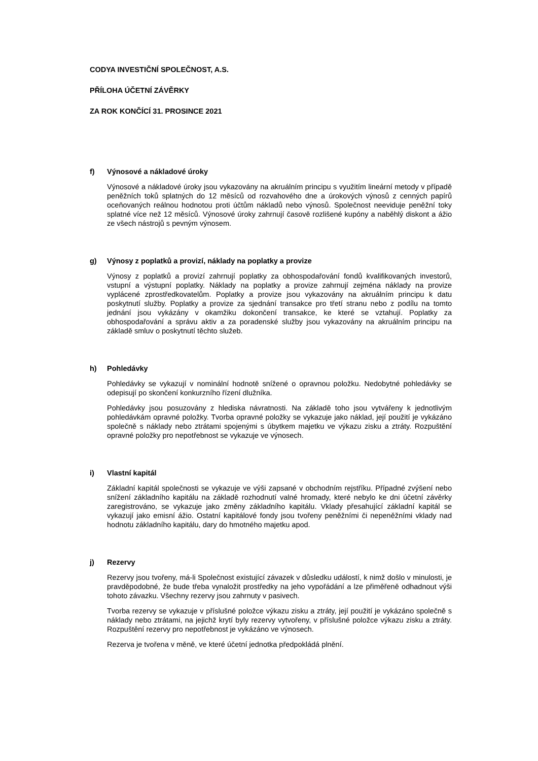CODYA INVESTIČNÍ SPOLEČNOST, A.S.
PŘÍLOHA ÚČETNÍ ZÁVĚRKY
ZA ROK KONČÍCÍ 31. PROSINCE 2021
f) Výnosové a nákladové úroky
Výnosové a nákladové úroky jsou vykazovány na akruálním principu s využitím lineární metody v případě peněžních toků splatných do 12 měsíců od rozvahového dne a úrokových výnosů z cenných papírů oceňovaných reálnou hodnotou proti účtům nákladů nebo výnosů. Společnost neeviduje peněžní toky splatné více než 12 měsíců. Výnosové úroky zahrnují časově rozlišené kupóny a naběhlý diskont a ážio ze všech nástrojů s pevným výnosem.
g) Výnosy z poplatků a provizí, náklady na poplatky a provize
Výnosy z poplatků a provizí zahrnují poplatky za obhospodařování fondů kvalifikovaných investorů, vstupní a výstupní poplatky. Náklady na poplatky a provize zahrnují zejména náklady na provize vyplácené zprostředkovatelům. Poplatky a provize jsou vykazovány na akruálním principu k datu poskytnutí služby. Poplatky a provize za sjednání transakce pro třetí stranu nebo z podílu na tomto jednání jsou vykázány v okamžiku dokončení transakce, ke které se vztahují. Poplatky za obhospodařování a správu aktiv a za poradenské služby jsou vykazovány na akruálním principu na základě smluv o poskytnutí těchto služeb.
h) Pohledávky
Pohledávky se vykazují v nominální hodnotě snížené o opravnou položku. Nedobytné pohledávky se odepisují po skončení konkurzního řízení dlužníka.
Pohledávky jsou posuzovány z hlediska návratnosti. Na základě toho jsou vytvářeny k jednotlivým pohledávkám opravné položky. Tvorba opravné položky se vykazuje jako náklad, její použití je vykázáno společně s náklady nebo ztrátami spojenými s úbytkem majetku ve výkazu zisku a ztráty. Rozpuštění opravné položky pro nepotřebnost se vykazuje ve výnosech.
i) Vlastní kapitál
Základní kapitál společnosti se vykazuje ve výši zapsané v obchodním rejstříku. Případné zvýšení nebo snížení základního kapitálu na základě rozhodnutí valné hromady, které nebylo ke dni účetní závěrky zaregistrováno, se vykazuje jako změny základního kapitálu. Vklady přesahující základní kapitál se vykazují jako emisní ážio. Ostatní kapitálové fondy jsou tvořeny peněžními či nepeněžními vklady nad hodnotu základního kapitálu, dary do hmotného majetku apod.
j) Rezervy
Rezervy jsou tvořeny, má-li Společnost existující závazek v důsledku událostí, k nimž došlo v minulosti, je pravděpodobné, že bude třeba vynaložit prostředky na jeho vypořádání a lze přiměřeně odhadnout výši tohoto závazku. Všechny rezervy jsou zahrnuty v pasivech.
Tvorba rezervy se vykazuje v příslušné položce výkazu zisku a ztráty, její použití je vykázáno společně s náklady nebo ztrátami, na jejichž krytí byly rezervy vytvořeny, v příslušné položce výkazu zisku a ztráty. Rozpuštění rezervy pro nepotřebnost je vykázáno ve výnosech.
Rezerva je tvořena v měně, ve které účetní jednotka předpokládá plnění.